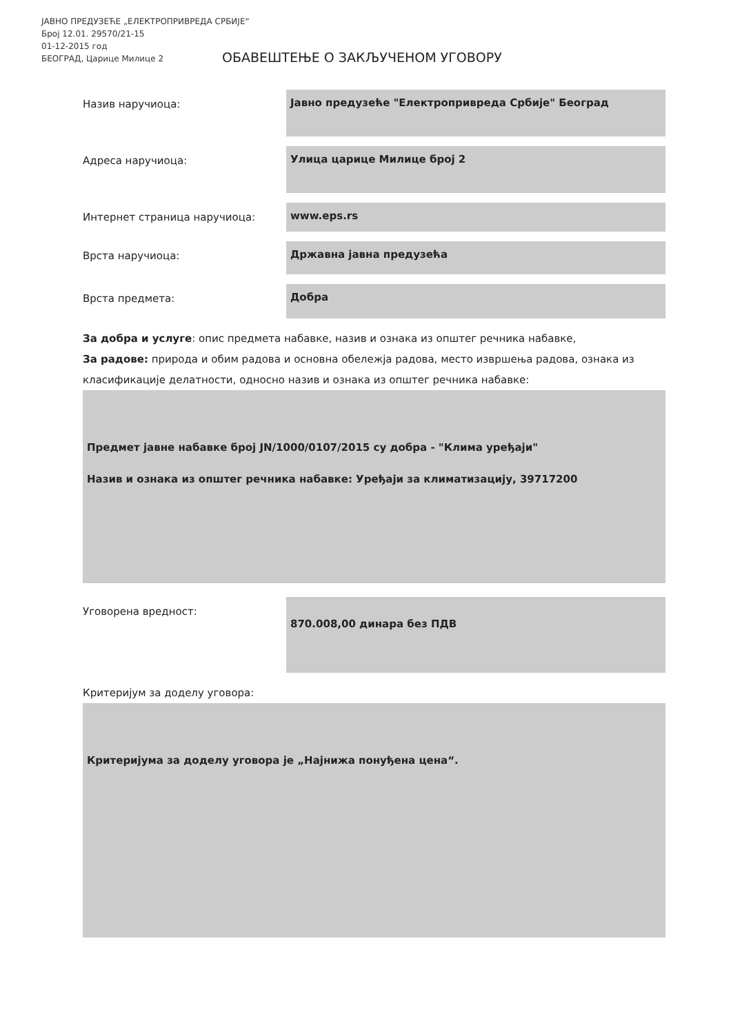ЈАВНО ПРЕДУЗЕЋЕ „ЕЛЕКТРОПРИВРЕДА СРБИЈЕ“
Број 12.01. 29570/21-15
01-12-2015 год
БЕОГРАД, Царице Милице 2
ОБАВЕШТЕЊЕ О ЗАКЉУЧЕНОМ УГОВОРУ
Назив наручиоца:
Јавно предузеће "Електропривреда Србије" Београд
Адреса наручиоца:
Улица царице Милице број 2
Интернет страница наручиоца:
www.eps.rs
Врста наручиоца:
Државна јавна предузећа
Врста предмета:
Добра
За добра и услуге: опис предмета набавке, назив и ознака из општег речника набавке,
За радове: природа и обим радова и основна обележја радова, место извршења радова, ознака из класификације делатности, односно назив и ознака из општег речника набавке:
Предмет јавне набавке број JN/1000/0107/2015 су добра - "Клима уређаји"
Назив и ознака из општег речника набавке: Уређаји за климатизацију, 39717200
Уговорена вредност:
870.008,00 динара без ПДВ
Критеријум за доделу уговора:
Критеријума за доделу уговора је „Најнижа понуђена цена“.